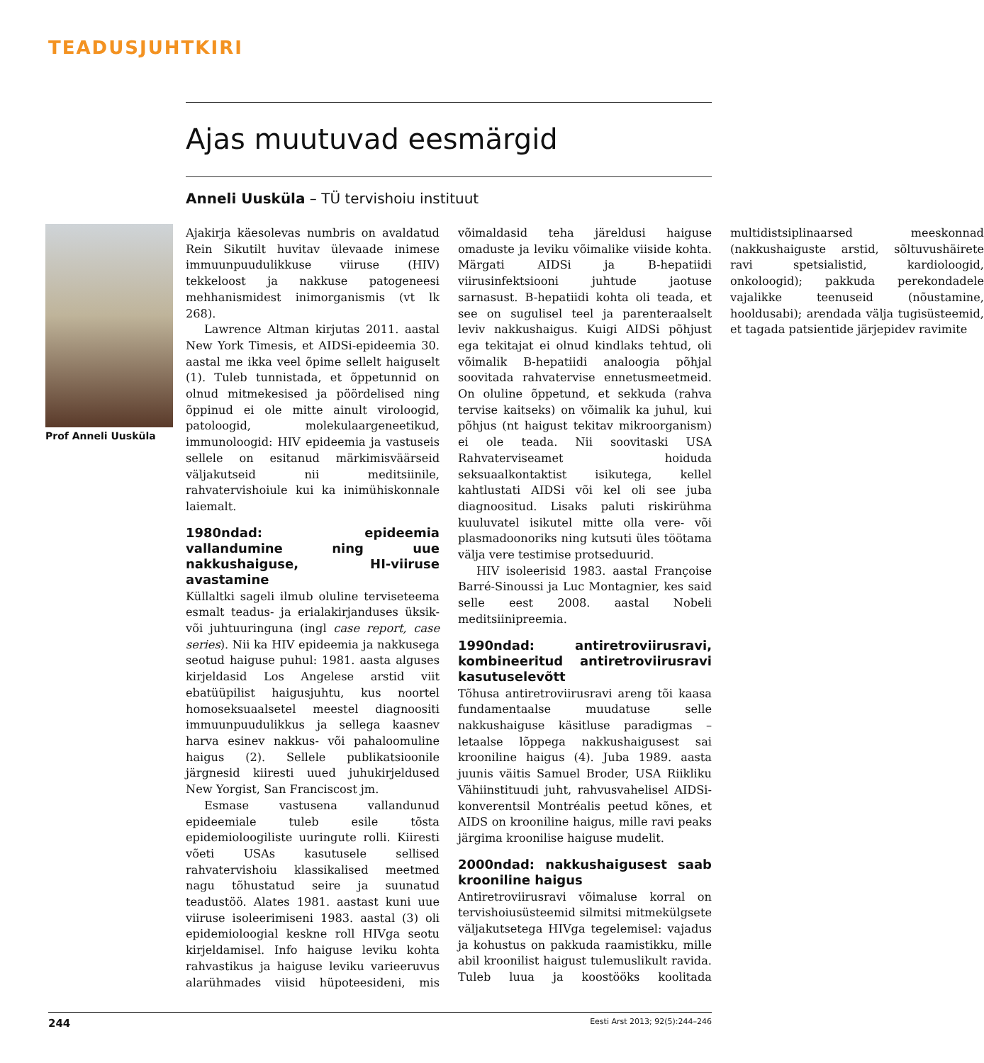TEADUSJUHTKIRI
Ajas muutuvad eesmärgid
Anneli Uusküla – TÜ tervishoiu instituut
Prof Anneli Uusküla
Ajakirja käesolevas numbris on avaldatud Rein Sikutilt huvitav ülevaade inimese immuunpuudulikkuse viiruse (HIV) tekkeloost ja nakkuse patogeneesi mehhanismidest inimorganismis (vt lk 268).
Lawrence Altman kirjutas 2011. aastal New York Timesis, et AIDSi-epideemia 30. aastal me ikka veel õpime sellelt haiguselt (1). Tuleb tunnistada, et õppetunnid on olnud mitmekesised ja pöördelised ning õppinud ei ole mitte ainult viroloogid, patoloogid, molekulaargeneetikud, immunoloogid: HIV epideemia ja vastuseis sellele on esitanud märkimisväärseid väljakutseid nii meditsiinile, rahvatervishoiule kui ka inimühiskonnale laiemalt.
1980ndad: epideemia vallandumine ning uue nakkushaiguse, HI-viiruse avastamine
Küllaltki sageli ilmub oluline terviseteema esmalt teadus- ja erialakirjanduses üksik- või juhtuuringuna (ingl case report, case series). Nii ka HIV epideemia ja nakkusega seotud haiguse puhul: 1981. aasta alguses kirjeldasid Los Angelese arstid viit ebatüüpilist haigusjuhtu, kus noortel homoseksuaalsetel meestel diagnoositi immuunpuudulikkus ja sellega kaasnev harva esinev nakkus- või pahaloomuline haigus (2). Sellele publikatsioonile järgnesid kiiresti uued juhukirjeldused New Yorgist, San Franciscost jm.
Esmase vastusena vallandunud epideemiale tuleb esile tõsta epidemioloogiliste uuringute rolli. Kiiresti võeti USAs kasutusele sellised rahvatervishoiu klassikalised meetmed nagu tõhustatud seire ja suunatud teadustöö. Alates 1981. aastast kuni uue viiruse isoleerimiseni 1983. aastal (3) oli epidemioloogial keskne roll HIVga seotu kirjeldamisel. Info haiguse leviku kohta rahvastikus ja haiguse leviku varieeruvus alarühmades viisid hüpoteesideni, mis võimaldasid teha järeldusi haiguse omaduste ja leviku võimalike viiside kohta. Märgati AIDSi ja B-hepatiidi viirusinfektsiooni juhtude jaotuse sarnasust. B-hepatiidi kohta oli teada, et see on sugulisel teel ja parenteraalselt leviv nakkushaigus. Kuigi AIDSi põhjust ega tekitajat ei olnud kindlaks tehtud, oli võimalik B-hepatiidi analoogia põhjal soovitada rahvatervise ennetusmeetmeid. On oluline õppetund, et sekkuda (rahva tervise kaitseks) on võimalik ka juhul, kui põhjus (nt haigust tekitav mikroorganism) ei ole teada. Nii soovitaski USA Rahvaterviseamet hoiduda seksuaalkontaktist isikutega, kellel kahtlustati AIDSi või kel oli see juba diagnoositud. Lisaks paluti riskirühma kuuluvatel isikutel mitte olla vere- või plasmadoonoriks ning kutsuti üles töötama välja vere testimise protseduurid.
HIV isoleerisid 1983. aastal Françoise Barré-Sinoussi ja Luc Montagnier, kes said selle eest 2008. aastal Nobeli meditsiinipreemia.
1990ndad: antiretroviirusravi, kombineeritud antiretroviirusravi kasutuselevõtt
Tõhusa antiretroviirusravi areng tõi kaasa fundamentaalse muudatuse selle nakkushaiguse käsitluse paradigmas – letaalse lõppega nakkushaigusest sai krooniline haigus (4). Juba 1989. aasta juunis väitis Samuel Broder, USA Riikliku Vähiinstituudi juht, rahvusvahelisel AIDSi-konverentsil Montréalis peetud kõnes, et AIDS on krooniline haigus, mille ravi peaks järgima kroonilise haiguse mudelit.
2000ndad: nakkushaigusest saab krooniline haigus
Antiretroviirusravi võimaluse korral on tervishoiusüsteemid silmitsi mitmekülgsete väljakutsetega HIVga tegelemisel: vajadus ja kohustus on pakkuda raamistikku, mille abil kroonilist haigust tulemuslikult ravida. Tuleb luua ja koostööks koolitada multidistsiplinaarsed meeskonnad (nakkushaiguste arstid, sõltuvushäirete ravi spetsialistid, kardioloogid, onkoloogid); pakkuda perekondadele vajalikke teenuseid (nõustamine, hooldusabi); arendada välja tugisüsteemid, et tagada patsientide järjepidev ravimite
244 Eesti Arst 2013; 92(5):244–246